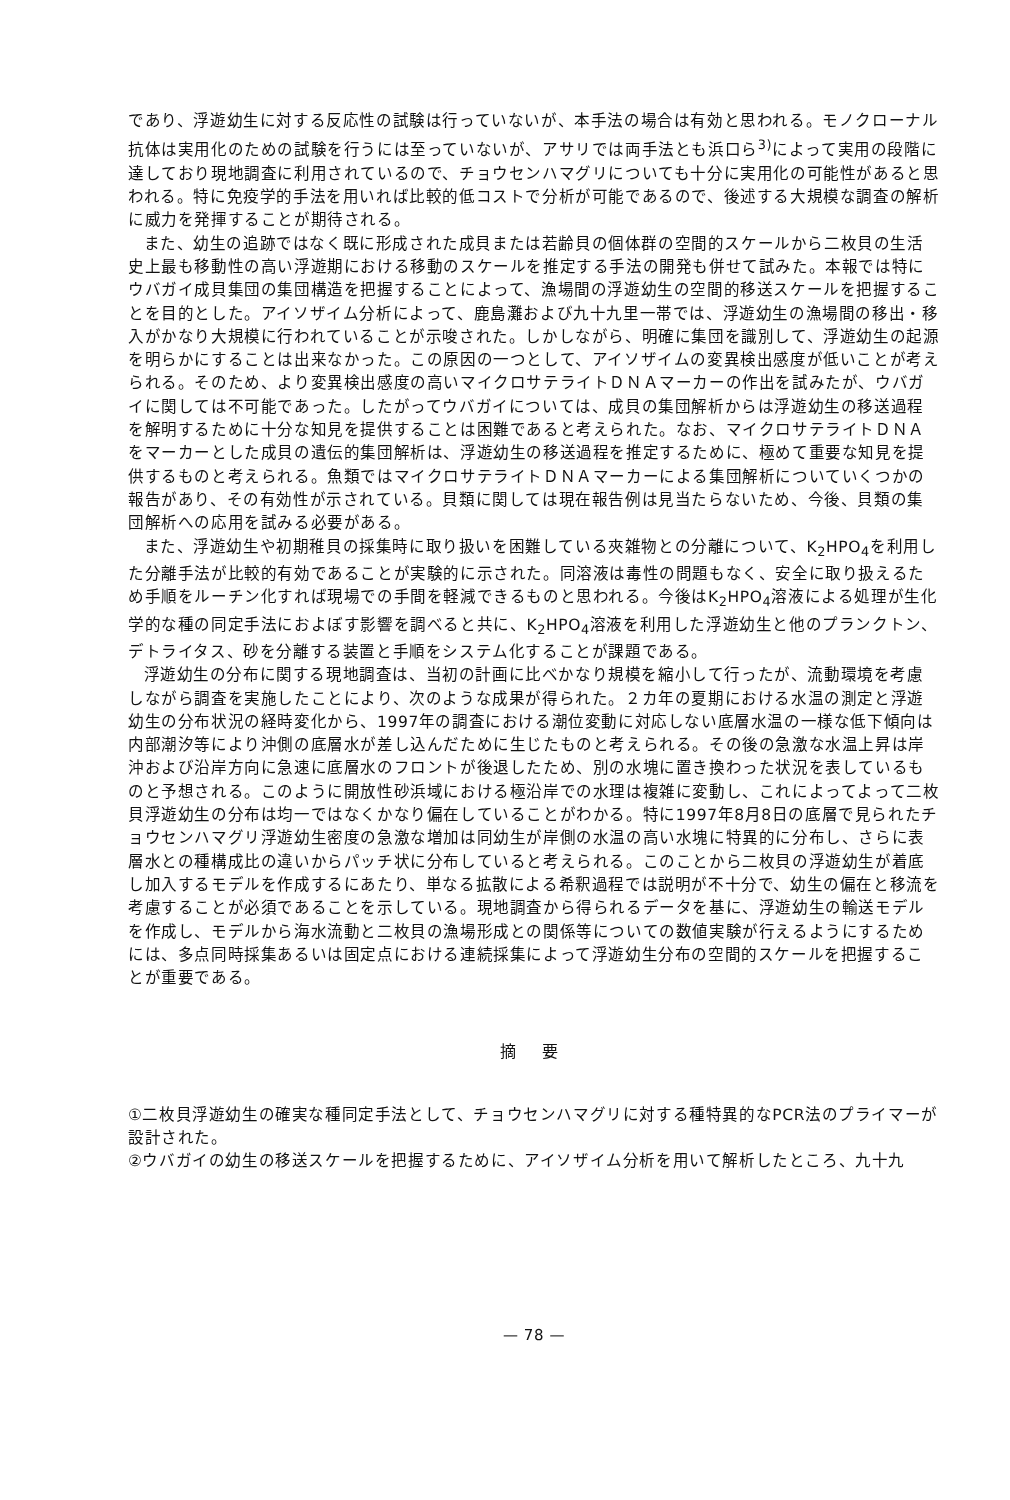であり、浮遊幼生に対する反応性の試験は行っていないが、本手法の場合は有効と思われる。モノクローナル抗体は実用化のための試験を行うには至っていないが、アサリでは両手法とも浜口ら<sup>3)</sup>によって実用の段階に達しており現地調査に利用されているので、チョウセンハマグリについても十分に実用化の可能性があると思われる。特に免疫学的手法を用いれば比較的低コストで分析が可能であるので、後述する大規模な調査の解析に威力を発揮することが期待される。
また、幼生の追跡ではなく既に形成された成貝または若齢貝の個体群の空間的スケールから二枚貝の生活史上最も移動性の高い浮遊期における移動のスケールを推定する手法の開発も併せて試みた。本報では特にウバガイ成貝集団の集団構造を把握することによって、漁場間の浮遊幼生の空間的移送スケールを把握することを目的とした。アイソザイム分析によって、鹿島灘および九十九里一帯では、浮遊幼生の漁場間の移出・移入がかなり大規模に行われていることが示唆された。しかしながら、明確に集団を識別して、浮遊幼生の起源を明らかにすることは出来なかった。この原因の一つとして、アイソザイムの変異検出感度が低いことが考えられる。そのため、より変異検出感度の高いマイクロサテライトＤＮＡマーカーの作出を試みたが、ウバガイに関しては不可能であった。したがってウバガイについては、成貝の集団解析からは浮遊幼生の移送過程を解明するために十分な知見を提供することは困難であると考えられた。なお、マイクロサテライトＤＮＡをマーカーとした成貝の遺伝的集団解析は、浮遊幼生の移送過程を推定するために、極めて重要な知見を提供するものと考えられる。魚類ではマイクロサテライトＤＮＡマーカーによる集団解析についていくつかの報告があり、その有効性が示されている。貝類に関しては現在報告例は見当たらないため、今後、貝類の集団解析への応用を試みる必要がある。
また、浮遊幼生や初期稚貝の採集時に取り扱いを困難している夾雑物との分離について、K<sub>2</sub>HPO<sub>4</sub>を利用した分離手法が比較的有効であることが実験的に示された。同溶液は毒性の問題もなく、安全に取り扱えるため手順をルーチン化すれば現場での手間を軽減できるものと思われる。今後はK<sub>2</sub>HPO<sub>4</sub>溶液による処理が生化学的な種の同定手法におよぼす影響を調べると共に、K<sub>2</sub>HPO<sub>4</sub>溶液を利用した浮遊幼生と他のプランクトン、デトライタス、砂を分離する装置と手順をシステム化することが課題である。
浮遊幼生の分布に関する現地調査は、当初の計画に比べかなり規模を縮小して行ったが、流動環境を考慮しながら調査を実施したことにより、次のような成果が得られた。２カ年の夏期における水温の測定と浮遊幼生の分布状況の経時変化から、1997年の調査における潮位変動に対応しない底層水温の一様な低下傾向は内部潮汐等により沖側の底層水が差し込んだために生じたものと考えられる。その後の急激な水温上昇は岸沖および沿岸方向に急速に底層水のフロントが後退したため、別の水塊に置き換わった状況を表しているものと予想される。このように開放性砂浜域における極沿岸での水理は複雑に変動し、これによってよって二枚貝浮遊幼生の分布は均一ではなくかなり偏在していることがわかる。特に1997年8月8日の底層で見られたチョウセンハマグリ浮遊幼生密度の急激な増加は同幼生が岸側の水温の高い水塊に特異的に分布し、さらに表層水との種構成比の違いからパッチ状に分布していると考えられる。このことから二枚貝の浮遊幼生が着底し加入するモデルを作成するにあたり、単なる拡散による希釈過程では説明が不十分で、幼生の偏在と移流を考慮することが必須であることを示している。現地調査から得られるデータを基に、浮遊幼生の輸送モデルを作成し、モデルから海水流動と二枚貝の漁場形成との関係等についての数値実験が行えるようにするためには、多点同時採集あるいは固定点における連続採集によって浮遊幼生分布の空間的スケールを把握することが重要である。
摘 要
①二枚貝浮遊幼生の確実な種同定手法として、チョウセンハマグリに対する種特異的なPCR法のプライマーが設計された。
②ウバガイの幼生の移送スケールを把握するために、アイソザイム分析を用いて解析したところ、九十九
— 78 —